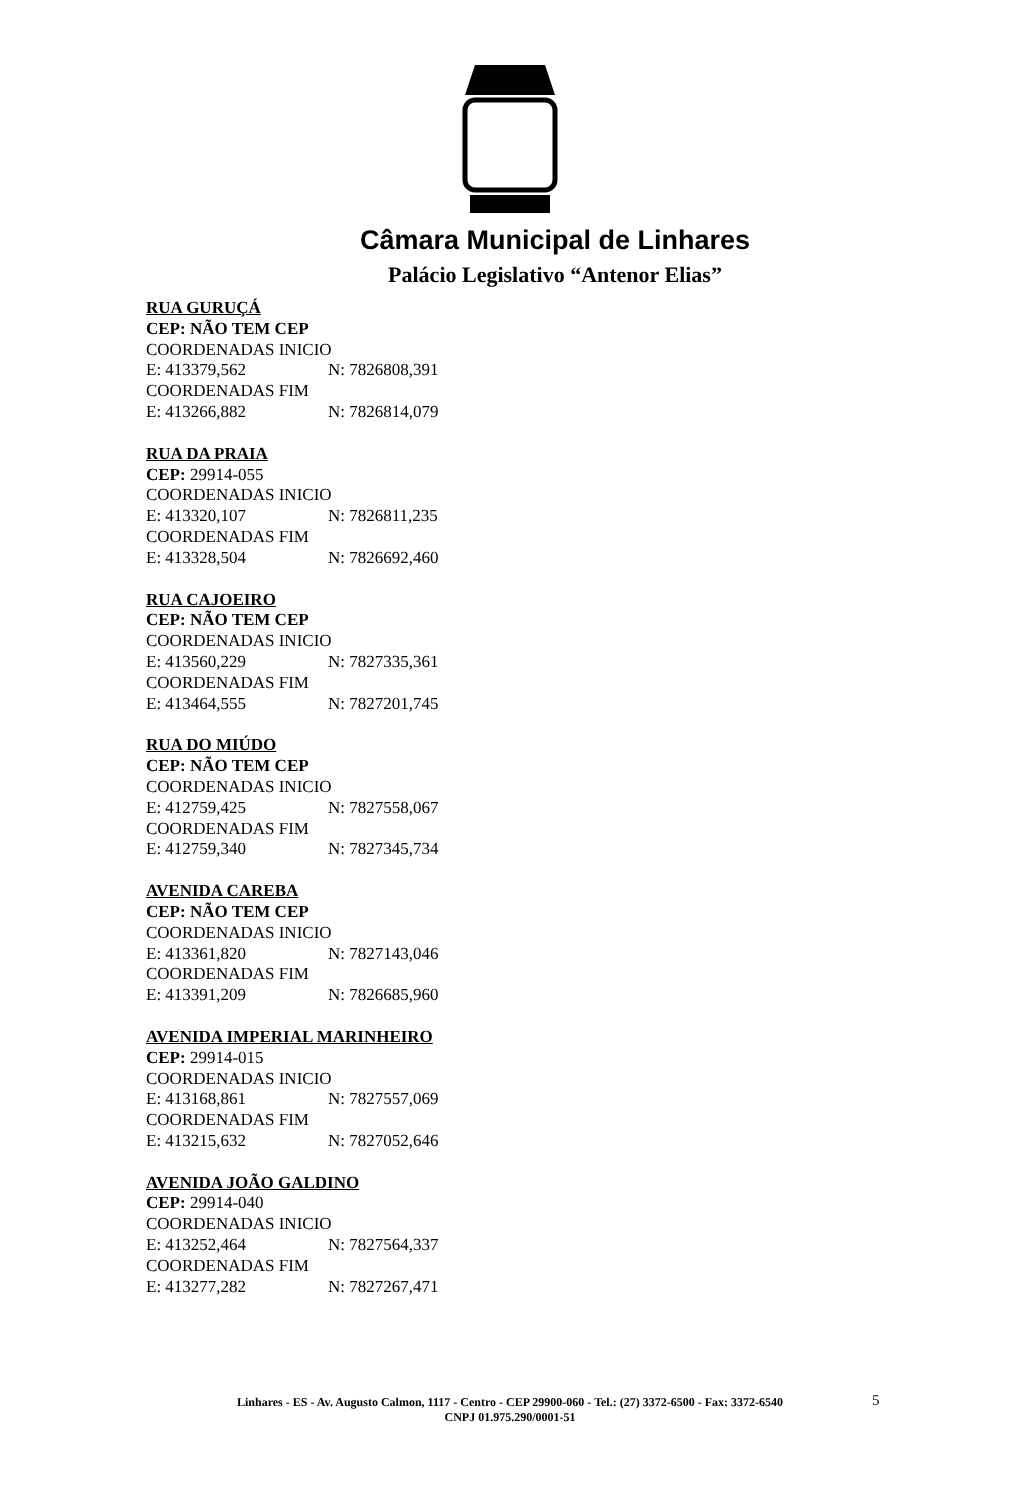Câmara Municipal de Linhares
Palácio Legislativo “Antenor Elias”
RUA GURUÇÁ
CEP: NÃO TEM CEP
COORDENADAS INICIO
E: 413379,562 N: 7826808,391
COORDENADAS FIM
E: 413266,882 N: 7826814,079
RUA DA PRAIA
CEP: 29914-055
COORDENADAS INICIO
E: 413320,107 N: 7826811,235
COORDENADAS FIM
E: 413328,504 N: 7826692,460
RUA CAJOEIRO
CEP: NÃO TEM CEP
COORDENADAS INICIO
E: 413560,229 N: 7827335,361
COORDENADAS FIM
E: 413464,555 N: 7827201,745
RUA DO MIÚDO
CEP: NÃO TEM CEP
COORDENADAS INICIO
E: 412759,425 N: 7827558,067
COORDENADAS FIM
E: 412759,340 N: 7827345,734
AVENIDA CAREBA
CEP: NÃO TEM CEP
COORDENADAS INICIO
E: 413361,820 N: 7827143,046
COORDENADAS FIM
E: 413391,209 N: 7826685,960
AVENIDA IMPERIAL MARINHEIRO
CEP: 29914-015
COORDENADAS INICIO
E: 413168,861 N: 7827557,069
COORDENADAS FIM
E: 413215,632 N: 7827052,646
AVENIDA JOÃO GALDINO
CEP: 29914-040
COORDENADAS INICIO
E: 413252,464 N: 7827564,337
COORDENADAS FIM
E: 413277,282 N: 7827267,471
Linhares - ES - Av. Augusto Calmon, 1117 - Centro - CEP 29900-060 - Tel.: (27) 3372-6500 - Fax: 3372-6540
CNPJ 01.975.290/0001-51
5